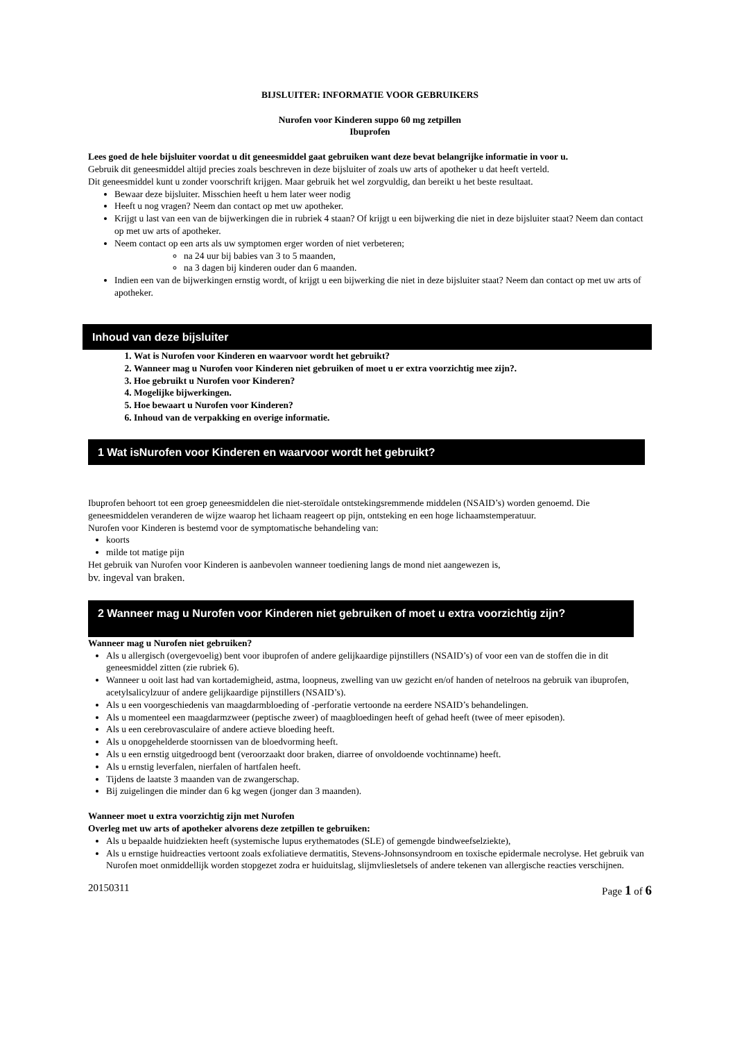BIJSLUITER: INFORMATIE VOOR GEBRUIKERS
Nurofen voor Kinderen suppo 60 mg zetpillen
Ibuprofen
Lees goed de hele bijsluiter voordat u dit geneesmiddel gaat gebruiken want deze bevat belangrijke informatie in voor u.
Gebruik dit geneesmiddel altijd precies zoals beschreven in deze bijsluiter of zoals uw arts of apotheker u dat heeft verteld.
Dit geneesmiddel kunt u zonder voorschrift krijgen. Maar gebruik het wel zorgvuldig, dan bereikt u het beste resultaat.
Bewaar deze bijsluiter. Misschien heeft u hem later weer nodig
Heeft u nog vragen? Neem dan contact op met uw apotheker.
Krijgt u last van een van de bijwerkingen die in rubriek 4 staan? Of krijgt u een bijwerking die niet in deze bijsluiter staat? Neem dan contact op met uw arts of apotheker.
Neem contact op een arts als uw symptomen erger worden of niet verbeteren;
na 24 uur bij babies van 3 to 5 maanden,
na 3 dagen bij kinderen ouder dan 6 maanden.
Indien een van de bijwerkingen ernstig wordt, of krijgt u een bijwerking die niet in deze bijsluiter staat? Neem dan contact op met uw arts of apotheker.
Inhoud van deze bijsluiter
1. Wat is Nurofen voor Kinderen en waarvoor wordt het gebruikt?
2. Wanneer mag u Nurofen voor Kinderen niet gebruiken of moet u er extra voorzichtig mee zijn?.
3. Hoe gebruikt u Nurofen voor Kinderen?
4. Mogelijke bijwerkingen.
5. Hoe bewaart u Nurofen voor Kinderen?
6. Inhoud van de verpakking en overige informatie.
1 Wat isNurofen voor Kinderen en waarvoor wordt het gebruikt?
Ibuprofen behoort tot een groep geneesmiddelen die niet-steroïdale ontstekingsremmende middelen (NSAID’s) worden genoemd. Die geneesmiddelen veranderen de wijze waarop het lichaam reageert op pijn, ontsteking en een hoge lichaamstemperatuur.
Nurofen voor Kinderen is bestemd voor de symptomatische behandeling van:
koorts
milde tot matige pijn
Het gebruik van Nurofen voor Kinderen is aanbevolen wanneer toediening langs de mond niet aangewezen is,
bv. ingeval van braken.
2 Wanneer mag u Nurofen voor Kinderen niet gebruiken of moet u extra voorzichtig zijn?
Wanneer mag u Nurofen niet gebruiken?
Als u allergisch (overgevoelig) bent voor ibuprofen of andere gelijkaardige pijnstillers (NSAID’s) of voor een van de stoffen die in dit geneesmiddel zitten (zie rubriek 6).
Wanneer u ooit last had van kortademigheid, astma, loopneus, zwelling van uw gezicht en/of handen of netelroos na gebruik van ibuprofen, acetylsalicylzuur of andere gelijkaardige pijnstillers (NSAID’s).
Als u een voorgeschiedenis van maagdarmbloeding of -perforatie vertoonde na eerdere NSAID’s behandelingen.
Als u momenteel een maagdarmzweer (peptische zweer) of maagbloedingen heeft of gehad heeft (twee of meer episoden).
Als u een cerebrovasculaire of andere actieve bloeding heeft.
Als u onopgehelderde stoornissen van de bloedvorming heeft.
Als u een ernstig uitgedroogd bent (veroorzaakt door braken, diarree of onvoldoende vochtinname) heeft.
Als u ernstig leverfalen, nierfalen of hartfalen heeft.
Tijdens de laatste 3 maanden van de zwangerschap.
Bij zuigelingen die minder dan 6 kg wegen (jonger dan 3 maanden).
Wanneer moet u extra voorzichtig zijn met Nurofen
Overleg met uw arts of apotheker alvorens deze zetpillen te gebruiken:
Als u bepaalde huidziekten heeft (systemische lupus erythematodes (SLE) of gemengde bindweefselziekte),
Als u ernstige huidreacties vertoont zoals exfoliatieve dermatitis, Stevens-Johnsonsyndroom en toxische epidermale necrolyse. Het gebruik van Nurofen moet onmiddellijk worden stopgezet zodra er huiduitslag, slijmvliesletsels of andere tekenen van allergische reacties verschijnen.
20150311 Page 1 of 6